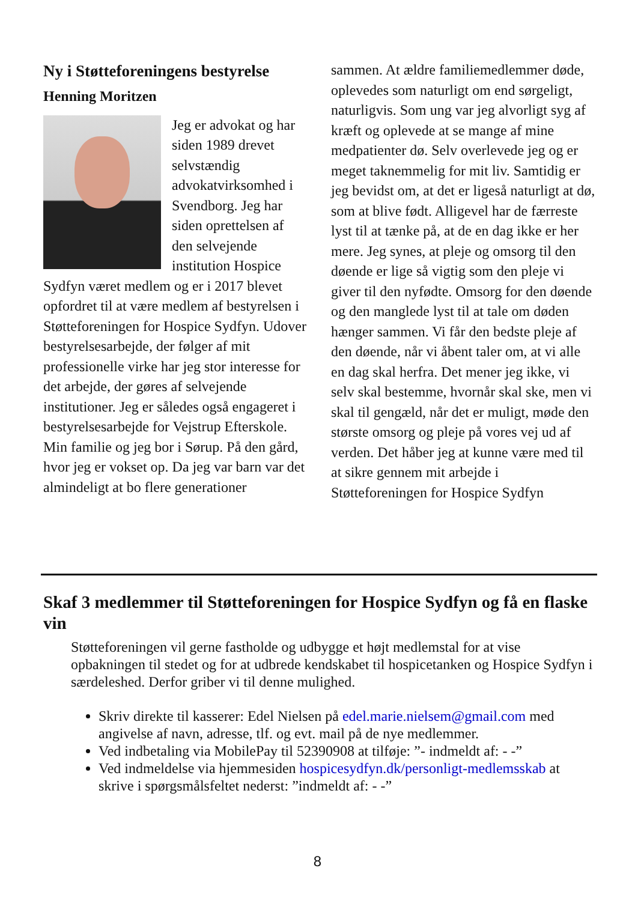Ny i Støtteforeningens bestyrelse
Henning Moritzen
Jeg er advokat og har siden 1989 drevet selvstændig advokatvirksomhed i Svendborg. Jeg har siden oprettelsen af den selvejende institution Hospice Sydfyn været medlem og er i 2017 blevet opfordret til at være medlem af bestyrelsen i Støtteforeningen for Hospice Sydfyn. Udover bestyrelsesarbejde, der følger af mit professionelle virke har jeg stor interesse for det arbejde, der gøres af selvejende institutioner. Jeg er således også engageret i bestyrelsesarbejde for Vejstrup Efterskole. Min familie og jeg bor i Sørup. På den gård, hvor jeg er vokset op. Da jeg var barn var det almindeligt at bo flere generationer
sammen. At ældre familiemedlemmer døde, oplevedes som naturligt om end sørgeligt, naturligvis. Som ung var jeg alvorligt syg af kræft og oplevede at se mange af mine medpatienter dø. Selv overlevede jeg og er meget taknemmelig for mit liv. Samtidig er jeg bevidst om, at det er ligeså naturligt at dø, som at blive født. Alligevel har de færreste lyst til at tænke på, at de en dag ikke er her mere. Jeg synes, at pleje og omsorg til den døende er lige så vigtig som den pleje vi giver til den nyfødte. Omsorg for den døende og den manglede lyst til at tale om døden hænger sammen. Vi får den bedste pleje af den døende, når vi åbent taler om, at vi alle en dag skal herfra. Det mener jeg ikke, vi selv skal bestemme, hvornår skal ske, men vi skal til gengæld, når det er muligt, møde den største omsorg og pleje på vores vej ud af verden. Det håber jeg at kunne være med til at sikre gennem mit arbejde i Støtteforeningen for Hospice Sydfyn
Skaf 3 medlemmer til Støtteforeningen for Hospice Sydfyn og få en flaske vin
Støtteforeningen vil gerne fastholde og udbygge et højt medlemstal for at vise opbakningen til stedet og for at udbrede kendskabet til hospicetanken og Hospice Sydfyn i særdeleshed. Derfor griber vi til denne mulighed.
Skriv direkte til kasserer: Edel Nielsen på edel.marie.nielsem@gmail.com med angivelse af navn, adresse, tlf. og evt. mail på de nye medlemmer.
Ved indbetaling via MobilePay til 52390908 at tilføje: ”- indmeldt af: - -”
Ved indmeldelse via hjemmesiden hospicesydfyn.dk/personligt-medlemsskab at skrive i spørgsmålsfeltet nederst: ”indmeldt af: - -”
8